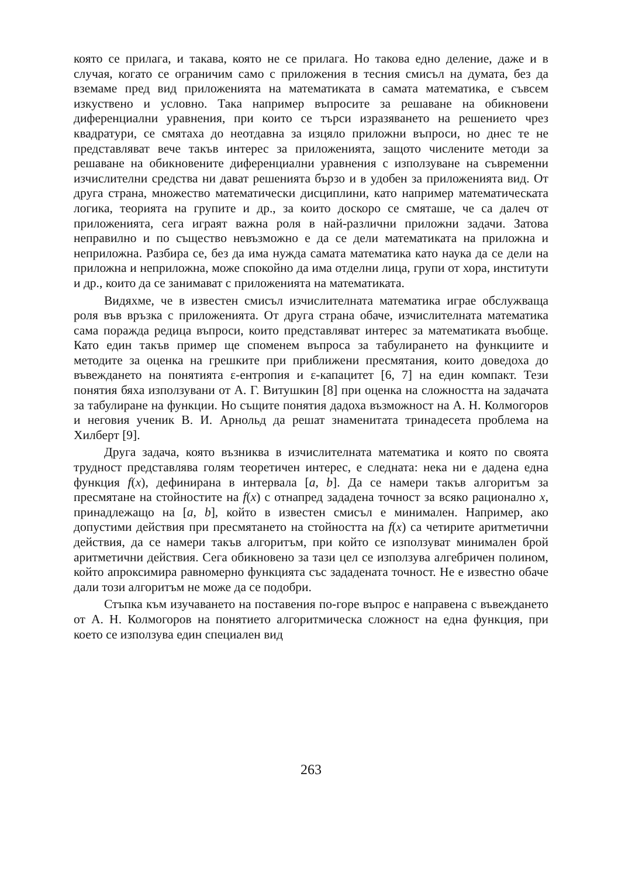която се прилага, и такава, която не се прилага. Но такова едно деление, даже и в случая, когато се ограничим само с приложения в тесния смисъл на думата, без да вземаме пред вид приложенията на математиката в самата математика, е съвсем изкуствено и условно. Така например въпросите за решаване на обикновени диференциални уравнения, при които се търси изразяването на решението чрез квадратури, се смятаха до неотдавна за изцяло приложни въпроси, но днес те не представляват вече такъв интерес за приложенията, защото числените методи за решаване на обикновените диференциални уравнения с използуване на съвременни изчислителни средства ни дават решенията бързо и в удобен за приложенията вид. От друга страна, множество математически дисциплини, като например математическата логика, теорията на групите и др., за които доскоро се смяташе, че са далеч от приложенията, сега играят важна роля в най-различни приложни задачи. Затова неправилно и по същество невъзможно е да се дели математиката на приложна и неприложна. Разбира се, без да има нужда самата математика като наука да се дели на приложна и неприложна, може спокойно да има отделни лица, групи от хора, институти и др., които да се занимават с приложенията на математиката.
Видяхме, че в известен смисъл изчислителната математика играе обслужваща роля във връзка с приложенията. От друга страна обаче, изчислителната математика сама поражда редица въпроси, които представляват интерес за математиката въобще. Като един такъв пример ще споменем въпроса за табулирането на функциите и методите за оценка на грешките при приближени пресмятания, които доведоха до въвеждането на понятията ε-ентропия и ε-капацитет [6, 7] на един компакт. Тези понятия бяха използувани от А. Г. Витушкин [8] при оценка на сложността на задачата за табулиране на функции. Но същите понятия дадоха възможност на А. Н. Колмогоров и неговия ученик В. И. Арнольд да решат знаменитата тринадесета проблема на Хилберт [9].
Друга задача, която възниква в изчислителната математика и която по своята трудност представлява голям теоретичен интерес, е следната: нека ни е дадена една функция f(x), дефинирана в интервала [a, b]. Да се намери такъв алгоритъм за пресмятане на стойностите на f(x) с отнапред зададена точност за всяко рационално x, принадлежащо на [a, b], който в известен смисъл е минимален. Например, ако допустими действия при пресмятането на стойността на f(x) са четирите аритметични действия, да се намери такъв алгоритъм, при който се използуват минимален брой аритметични действия. Сега обикновено за тази цел се използува алгебричен полином, който апроксимира равномерно функцията със зададената точност. Не е известно обаче дали този алгоритъм не може да се подобри.
Стъпка към изучаването на поставения по-горе въпрос е направена с въвеждането от А. Н. Колмогоров на понятието алгоритмическа сложност на една функция, при което се използува един специален вид
263